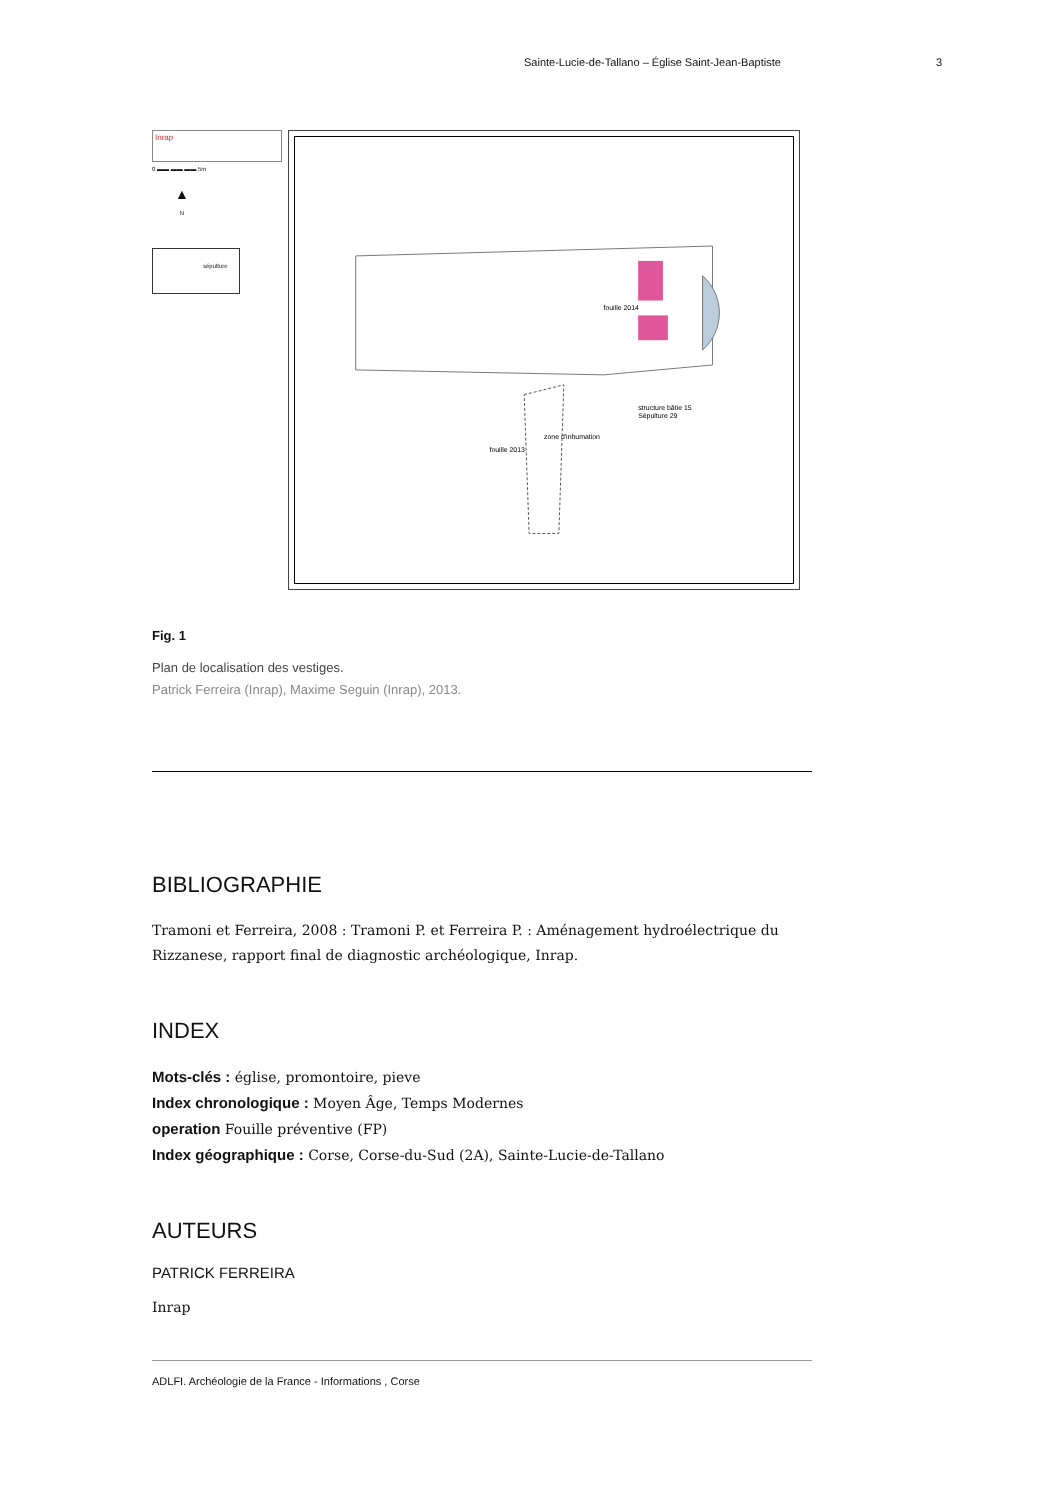Sainte-Lucie-de-Tallano – Église Saint-Jean-Baptiste 3
Inrap
0 ▬▬ ▬▬ ▬▬ 5m
▲
N
sépulture
fouille 2014
structure bâtie 15
Sépulture 29
zone d'inhumation
fouille 2013
Fig. 1
Plan de localisation des vestiges.
Patrick Ferreira (Inrap), Maxime Seguin (Inrap), 2013.
BIBLIOGRAPHIE
Tramoni et Ferreira, 2008 : Tramoni P. et Ferreira P. : Aménagement hydroélectrique du Rizzanese, rapport final de diagnostic archéologique, Inrap.
INDEX
Mots-clés : église, promontoire, pieve
Index chronologique : Moyen Âge, Temps Modernes
operation Fouille préventive (FP)
Index géographique : Corse, Corse-du-Sud (2A), Sainte-Lucie-de-Tallano
AUTEURS
PATRICK FERREIRA
Inrap
ADLFI. Archéologie de la France - Informations , Corse